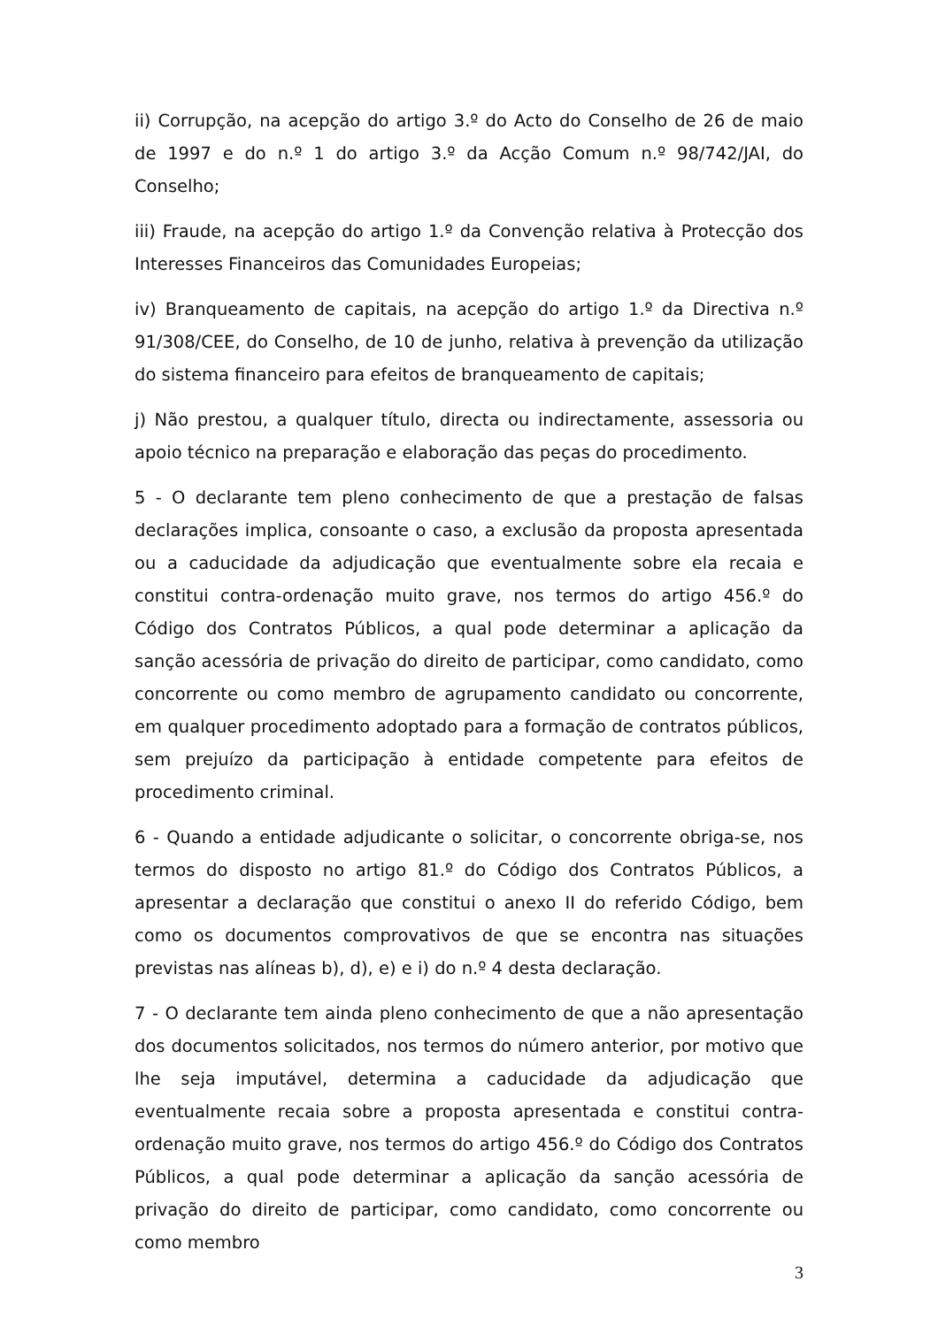ii) Corrupção, na acepção do artigo 3.º do Acto do Conselho de 26 de maio de 1997 e do n.º 1 do artigo 3.º da Acção Comum n.º 98/742/JAI, do Conselho;
iii) Fraude, na acepção do artigo 1.º da Convenção relativa à Protecção dos Interesses Financeiros das Comunidades Europeias;
iv) Branqueamento de capitais, na acepção do artigo 1.º da Directiva n.º 91/308/CEE, do Conselho, de 10 de junho, relativa à prevenção da utilização do sistema financeiro para efeitos de branqueamento de capitais;
j) Não prestou, a qualquer título, directa ou indirectamente, assessoria ou apoio técnico na preparação e elaboração das peças do procedimento.
5 - O declarante tem pleno conhecimento de que a prestação de falsas declarações implica, consoante o caso, a exclusão da proposta apresentada ou a caducidade da adjudicação que eventualmente sobre ela recaia e constitui contra-ordenação muito grave, nos termos do artigo 456.º do Código dos Contratos Públicos, a qual pode determinar a aplicação da sanção acessória de privação do direito de participar, como candidato, como concorrente ou como membro de agrupamento candidato ou concorrente, em qualquer procedimento adoptado para a formação de contratos públicos, sem prejuízo da participação à entidade competente para efeitos de procedimento criminal.
6 - Quando a entidade adjudicante o solicitar, o concorrente obriga-se, nos termos do disposto no artigo 81.º do Código dos Contratos Públicos, a apresentar a declaração que constitui o anexo II do referido Código, bem como os documentos comprovativos de que se encontra nas situações previstas nas alíneas b), d), e) e i) do n.º 4 desta declaração.
7 - O declarante tem ainda pleno conhecimento de que a não apresentação dos documentos solicitados, nos termos do número anterior, por motivo que lhe seja imputável, determina a caducidade da adjudicação que eventualmente recaia sobre a proposta apresentada e constitui contra-ordenação muito grave, nos termos do artigo 456.º do Código dos Contratos Públicos, a qual pode determinar a aplicação da sanção acessória de privação do direito de participar, como candidato, como concorrente ou como membro
3